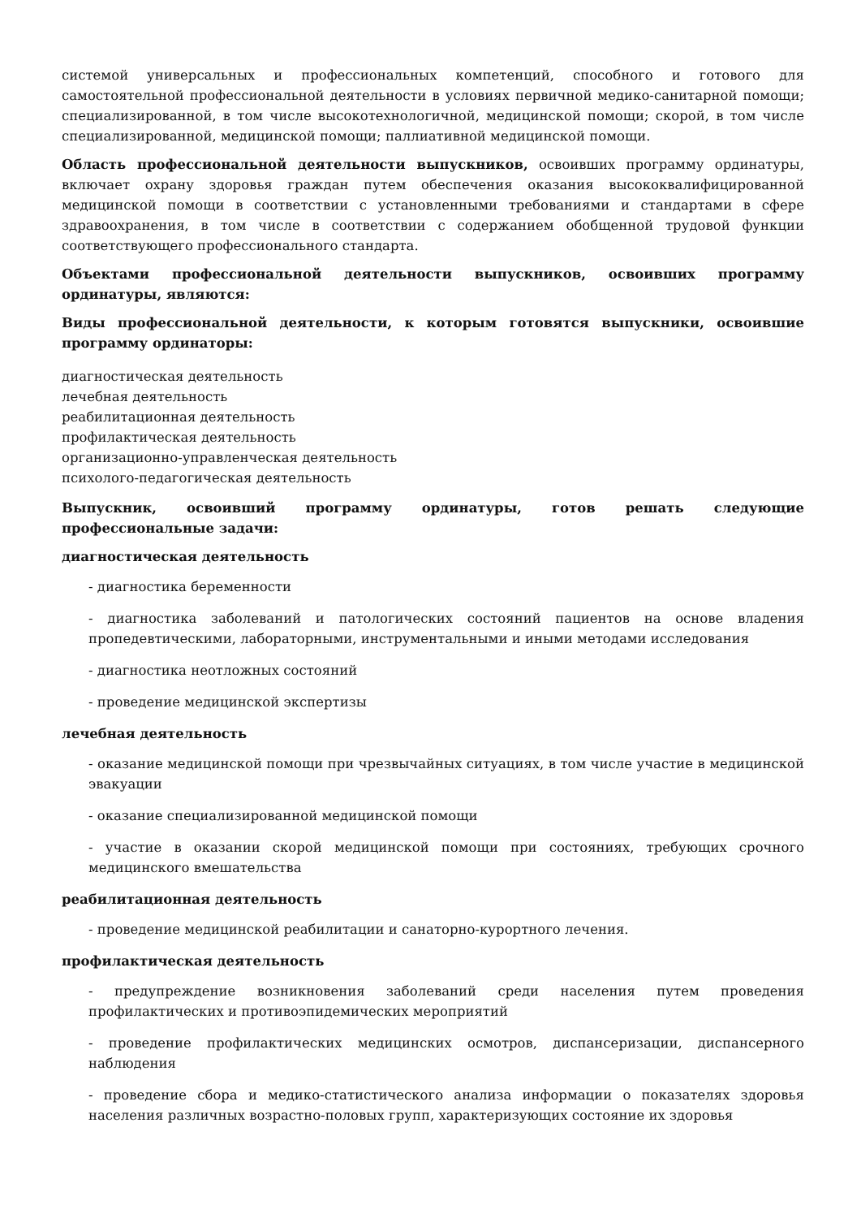системой универсальных и профессиональных компетенций, способного и готового для самостоятельной профессиональной деятельности в условиях первичной медико-санитарной помощи; специализированной, в том числе высокотехнологичной, медицинской помощи; скорой, в том числе специализированной, медицинской помощи; паллиативной медицинской помощи.
Область профессиональной деятельности выпускников, освоивших программу ординатуры, включает охрану здоровья граждан путем обеспечения оказания высококвалифицированной медицинской помощи в соответствии с установленными требованиями и стандартами в сфере здравоохранения, в том числе в соответствии с содержанием обобщенной трудовой функции соответствующего профессионального стандарта.
Объектами профессиональной деятельности выпускников, освоивших программу ординатуры, являются:
Виды профессиональной деятельности, к которым готовятся выпускники, освоившие программу ординаторы:
диагностическая деятельность
лечебная деятельность
реабилитационная деятельность
профилактическая деятельность
организационно-управленческая деятельность
психолого-педагогическая деятельность
Выпускник, освоивший программу ординатуры, готов решать следующие профессиональные задачи:
диагностическая деятельность
- диагностика беременности
- диагностика заболеваний и патологических состояний пациентов на основе владения пропедевтическими, лабораторными, инструментальными и иными методами исследования
- диагностика неотложных состояний
- проведение медицинской экспертизы
лечебная деятельность
- оказание медицинской помощи при чрезвычайных ситуациях, в том числе участие в медицинской эвакуации
- оказание специализированной медицинской помощи
- участие в оказании скорой медицинской помощи при состояниях, требующих срочного медицинского вмешательства
реабилитационная деятельность
- проведение медицинской реабилитации и санаторно-курортного лечения.
профилактическая деятельность
- предупреждение возникновения заболеваний среди населения путем проведения профилактических и противоэпидемических мероприятий
- проведение профилактических медицинских осмотров, диспансеризации, диспансерного наблюдения
- проведение сбора и медико-статистического анализа информации о показателях здоровья населения различных возрастно-половых групп, характеризующих состояние их здоровья